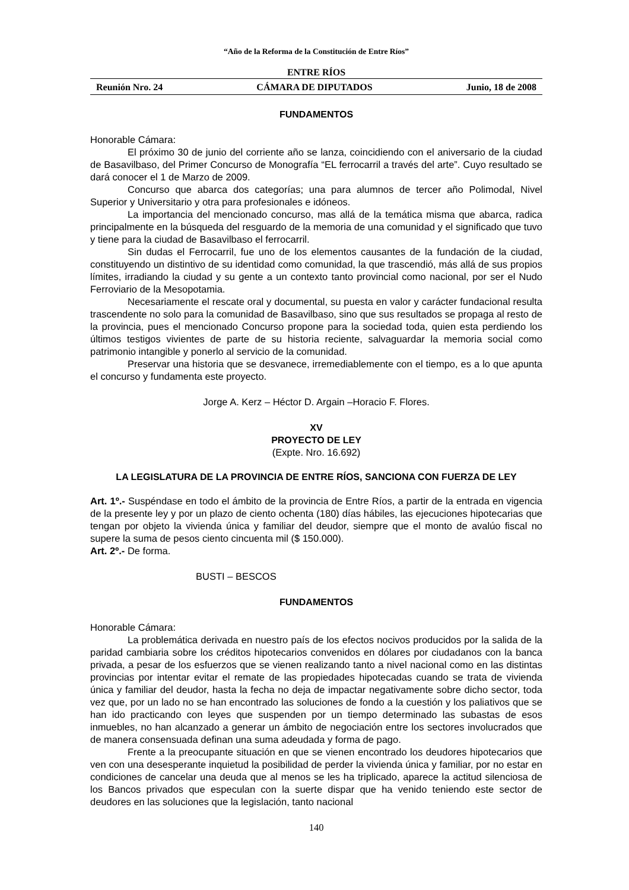“Año de la Reforma de la Constitución de Entre Ríos”
ENTRE RÍOS
Reunión Nro. 24 CÁMARA DE DIPUTADOS Junio, 18 de 2008
FUNDAMENTOS
Honorable Cámara:
El próximo 30 de junio del corriente año se lanza, coincidiendo con el aniversario de la ciudad de Basavilbaso, del Primer Concurso de Monografía “EL ferrocarril a través del arte”. Cuyo resultado se dará conocer el 1 de Marzo de 2009.
Concurso que abarca dos categorías; una para alumnos de tercer año Polimodal, Nivel Superior y Universitario y otra para profesionales e idóneos.
La importancia del mencionado concurso, mas allá de la temática misma que abarca, radica principalmente en la búsqueda del resguardo de la memoria de una comunidad y el significado que tuvo y tiene para la ciudad de Basavilbaso el ferrocarril.
Sin dudas el Ferrocarril, fue uno de los elementos causantes de la fundación de la ciudad, constituyendo un distintivo de su identidad como comunidad, la que trascendió, más allá de sus propios límites, irradiando la ciudad y su gente a un contexto tanto provincial como nacional, por ser el Nudo Ferroviario de la Mesopotamia.
Necesariamente el rescate oral y documental, su puesta en valor y carácter fundacional resulta trascendente no solo para la comunidad de Basavilbaso, sino que sus resultados se propaga al resto de la provincia, pues el mencionado Concurso propone para la sociedad toda, quien esta perdiendo los últimos testigos vivientes de parte de su historia reciente, salvaguardar la memoria social como patrimonio intangible y ponerlo al servicio de la comunidad.
Preservar una historia que se desvanece, irremediablemente con el tiempo, es a lo que apunta el concurso y fundamenta este proyecto.
Jorge A. Kerz – Héctor D. Argain –Horacio F. Flores.
XV
PROYECTO DE LEY
(Expte. Nro. 16.692)
LA LEGISLATURA DE LA PROVINCIA DE ENTRE RÍOS, SANCIONA CON FUERZA DE LEY
Art. 1º.- Suspéndase en todo el ámbito de la provincia de Entre Ríos, a partir de la entrada en vigencia de la presente ley y por un plazo de ciento ochenta (180) días hábiles, las ejecuciones hipotecarias que tengan por objeto la vivienda única y familiar del deudor, siempre que el monto de avalúo fiscal no supere la suma de pesos ciento cincuenta mil ($ 150.000).
Art. 2º.- De forma.
BUSTI – BESCOS
FUNDAMENTOS
Honorable Cámara:
La problemática derivada en nuestro país de los efectos nocivos producidos por la salida de la paridad cambiaria sobre los créditos hipotecarios convenidos en dólares por ciudadanos con la banca privada, a pesar de los esfuerzos que se vienen realizando tanto a nivel nacional como en las distintas provincias por intentar evitar el remate de las propiedades hipotecadas cuando se trata de vivienda única y familiar del deudor, hasta la fecha no deja de impactar negativamente sobre dicho sector, toda vez que, por un lado no se han encontrado las soluciones de fondo a la cuestión y los paliativos que se han ido practicando con leyes que suspenden por un tiempo determinado las subastas de esos inmuebles, no han alcanzado a generar un ámbito de negociación entre los sectores involucrados que de manera consensuada definan una suma adeudada y forma de pago.
Frente a la preocupante situación en que se vienen encontrado los deudores hipotecarios que ven con una desesperante inquietud la posibilidad de perder la vivienda única y familiar, por no estar en condiciones de cancelar una deuda que al menos se les ha triplicado, aparece la actitud silenciosa de los Bancos privados que especulan con la suerte dispar que ha venido teniendo este sector de deudores en las soluciones que la legislación, tanto nacional
140